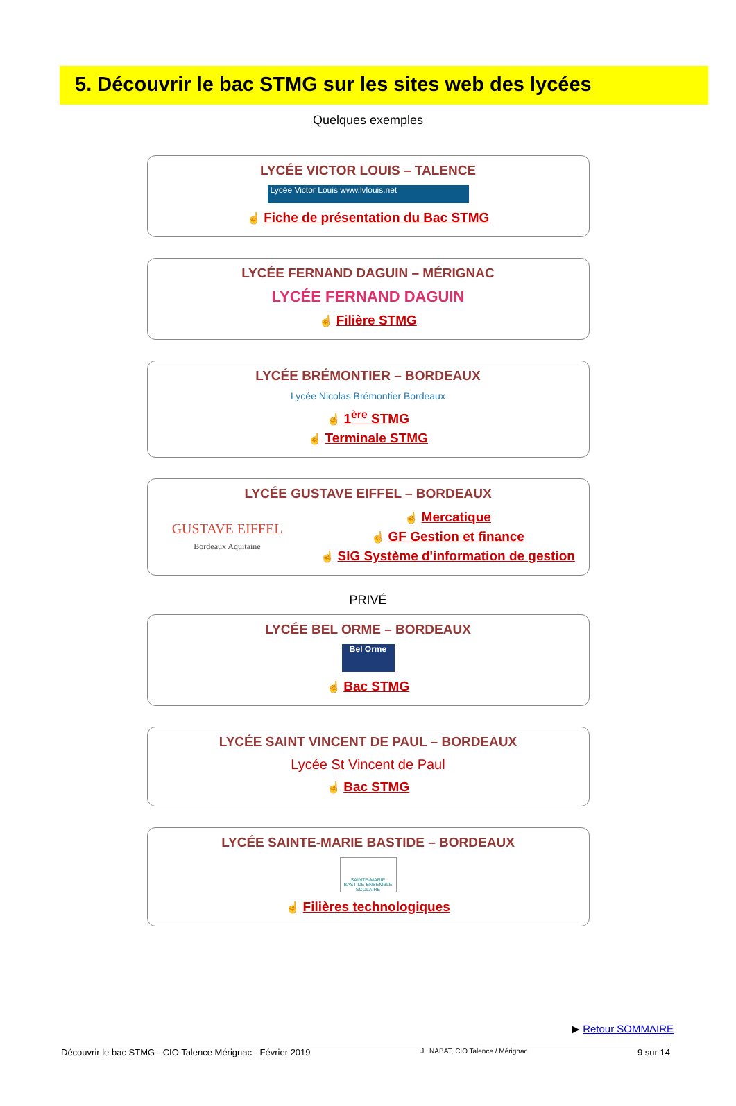5. Découvrir le bac STMG sur les sites web des lycées
Quelques exemples
LYCÉE VICTOR LOUIS – TALENCE
Lycée Victor Louis www.lvlouis.net
☝ Fiche de présentation du Bac STMG
LYCÉE FERNAND DAGUIN – MÉRIGNAC
LYCÉE FERNAND DAGUIN
☝ Filière STMG
LYCÉE BRÉMONTIER – BORDEAUX
Lycée Nicolas Brémontier Bordeaux
☝ 1<sup>ère</sup> STMG
☝ Terminale STMG
LYCÉE GUSTAVE EIFFEL – BORDEAUX
GUSTAVE EIFFEL
Bordeaux Aquitaine
☝ Mercatique
☝ GF Gestion et finance
☝ SIG Système d'information de gestion
PRIVÉ
LYCÉE BEL ORME – BORDEAUX
Bel Orme
☝ Bac STMG
LYCÉE SAINT VINCENT DE PAUL – BORDEAUX
Lycée St Vincent de Paul
☝ Bac STMG
LYCÉE SAINTE-MARIE BASTIDE – BORDEAUX
SAINTE-MARIE BASTIDE ENSEMBLE SCOLAIRE
☝ Filières technologiques
▶ Retour SOMMAIRE
Découvrir le bac STMG - CIO Talence Mérignac - Février 2019 JL NABAT, CIO Talence / Mérignac 9 sur 14